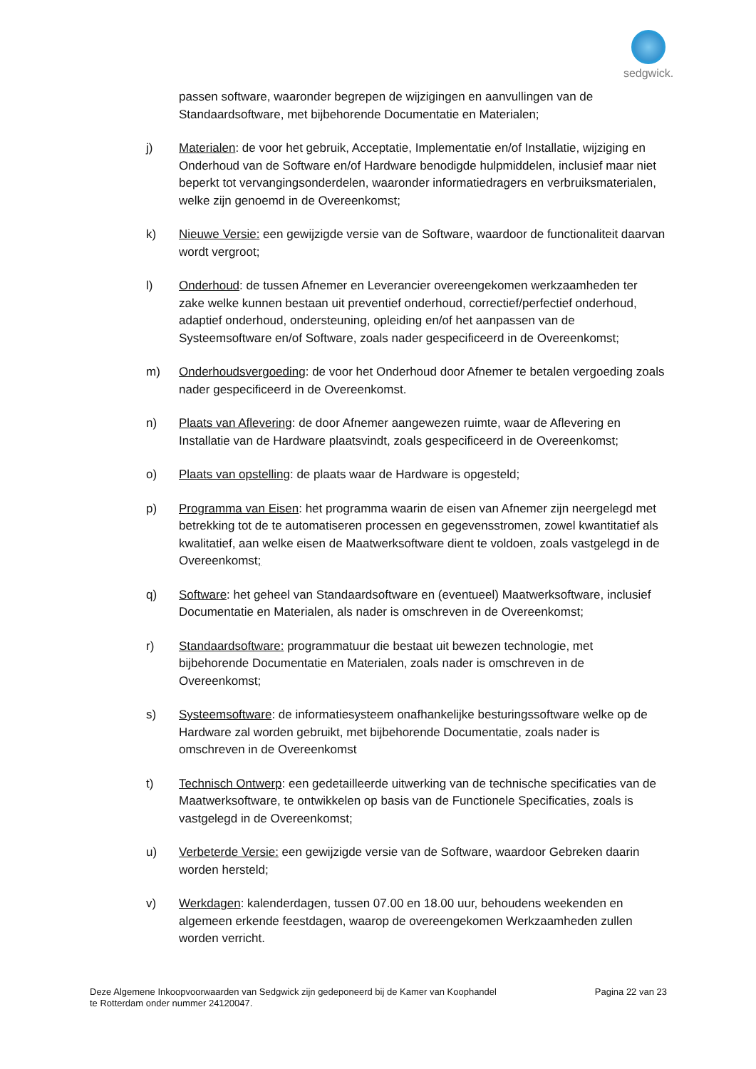sedgwick.
passen software, waaronder begrepen de wijzigingen en aanvullingen van de Standaardsoftware, met bijbehorende Documentatie en Materialen;
j) Materialen: de voor het gebruik, Acceptatie, Implementatie en/of Installatie, wijziging en Onderhoud van de Software en/of Hardware benodigde hulpmiddelen, inclusief maar niet beperkt tot vervangingsonderdelen, waaronder informatiedragers en verbruiksmaterialen, welke zijn genoemd in de Overeenkomst;
k) Nieuwe Versie: een gewijzigde versie van de Software, waardoor de functionaliteit daarvan wordt vergroot;
l) Onderhoud: de tussen Afnemer en Leverancier overeengekomen werkzaamheden ter zake welke kunnen bestaan uit preventief onderhoud, correctief/perfectief onderhoud, adaptief onderhoud, ondersteuning, opleiding en/of het aanpassen van de Systeemsoftware en/of Software, zoals nader gespecificeerd in de Overeenkomst;
m) Onderhoudsvergoeding: de voor het Onderhoud door Afnemer te betalen vergoeding zoals nader gespecificeerd in de Overeenkomst.
n) Plaats van Aflevering: de door Afnemer aangewezen ruimte, waar de Aflevering en Installatie van de Hardware plaatsvindt, zoals gespecificeerd in de Overeenkomst;
o) Plaats van opstelling: de plaats waar de Hardware is opgesteld;
p) Programma van Eisen: het programma waarin de eisen van Afnemer zijn neergelegd met betrekking tot de te automatiseren processen en gegevensstromen, zowel kwantitatief als kwalitatief, aan welke eisen de Maatwerksoftware dient te voldoen, zoals vastgelegd in de Overeenkomst;
q) Software: het geheel van Standaardsoftware en (eventueel) Maatwerksoftware, inclusief Documentatie en Materialen, als nader is omschreven in de Overeenkomst;
r) Standaardsoftware: programmatuur die bestaat uit bewezen technologie, met bijbehorende Documentatie en Materialen, zoals nader is omschreven in de Overeenkomst;
s) Systeemsoftware: de informatiesysteem onafhankelijke besturingssoftware welke op de Hardware zal worden gebruikt, met bijbehorende Documentatie, zoals nader is omschreven in de Overeenkomst
t) Technisch Ontwerp: een gedetailleerde uitwerking van de technische specificaties van de Maatwerksoftware, te ontwikkelen op basis van de Functionele Specificaties, zoals is vastgelegd in de Overeenkomst;
u) Verbeterde Versie: een gewijzigde versie van de Software, waardoor Gebreken daarin worden hersteld;
v) Werkdagen: kalenderdagen, tussen 07.00 en 18.00 uur, behoudens weekenden en algemeen erkende feestdagen, waarop de overeengekomen Werkzaamheden zullen worden verricht.
Deze Algemene Inkoopvoorwaarden van Sedgwick zijn gedeponeerd bij de Kamer van Koophandel
te Rotterdam onder nummer 24120047.
Pagina 22 van 23